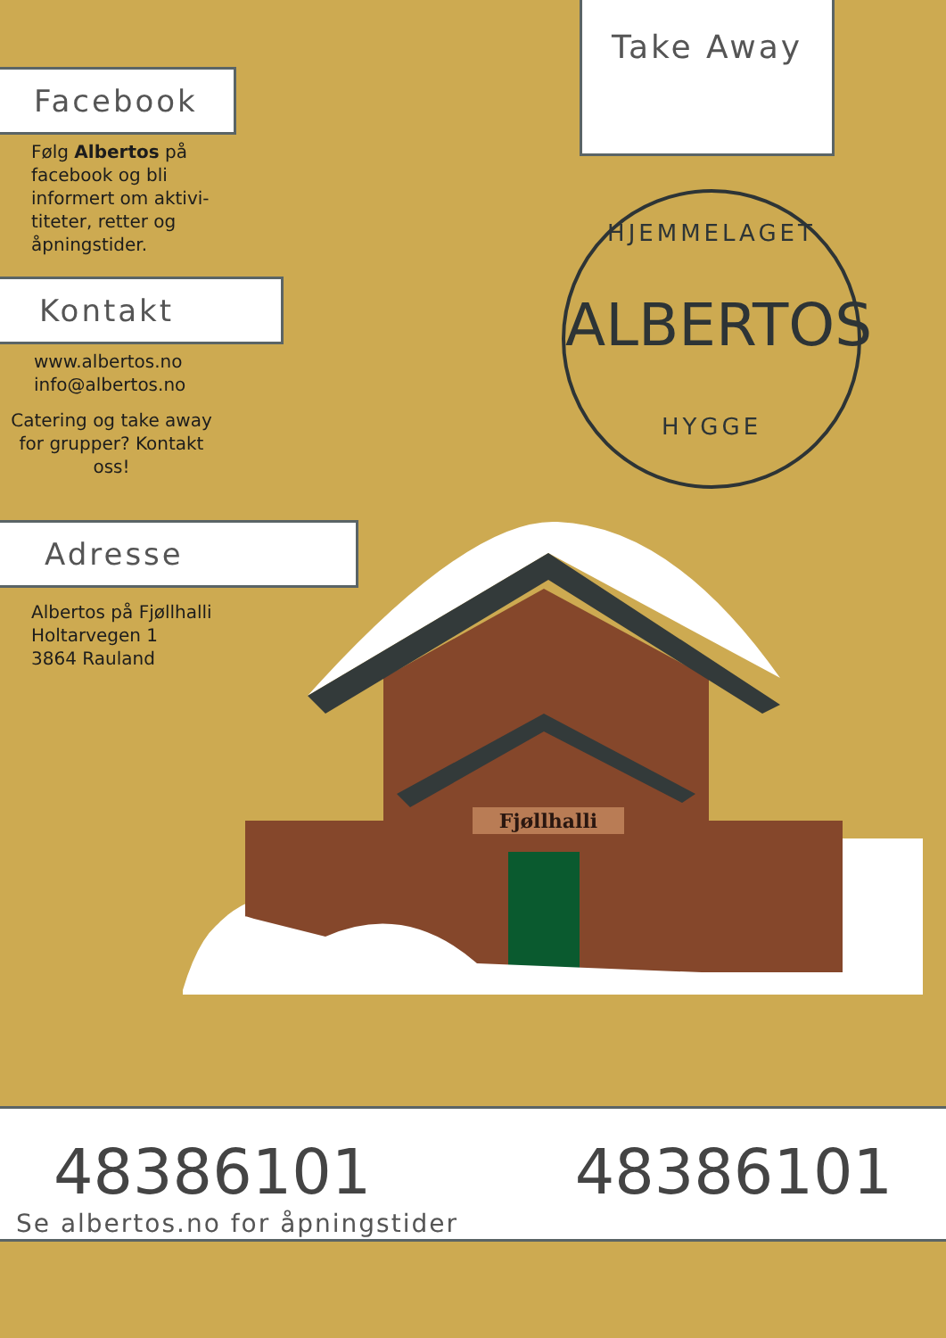Take Away
HJEMMELAGET
ALBERTOS
HYGGE
Fjøllhalli
Facebook
Følg Albertos på facebook og bli informert om aktivi-titeter, retter og åpningstider.
Kontakt
www.albertos.no
info@albertos.no
Catering og take away for grupper? Kontakt oss!
Adresse
Albertos på Fjøllhalli
Holtarvegen 1
3864 Rauland
48386101 48386101
Se albertos.no for åpningstider